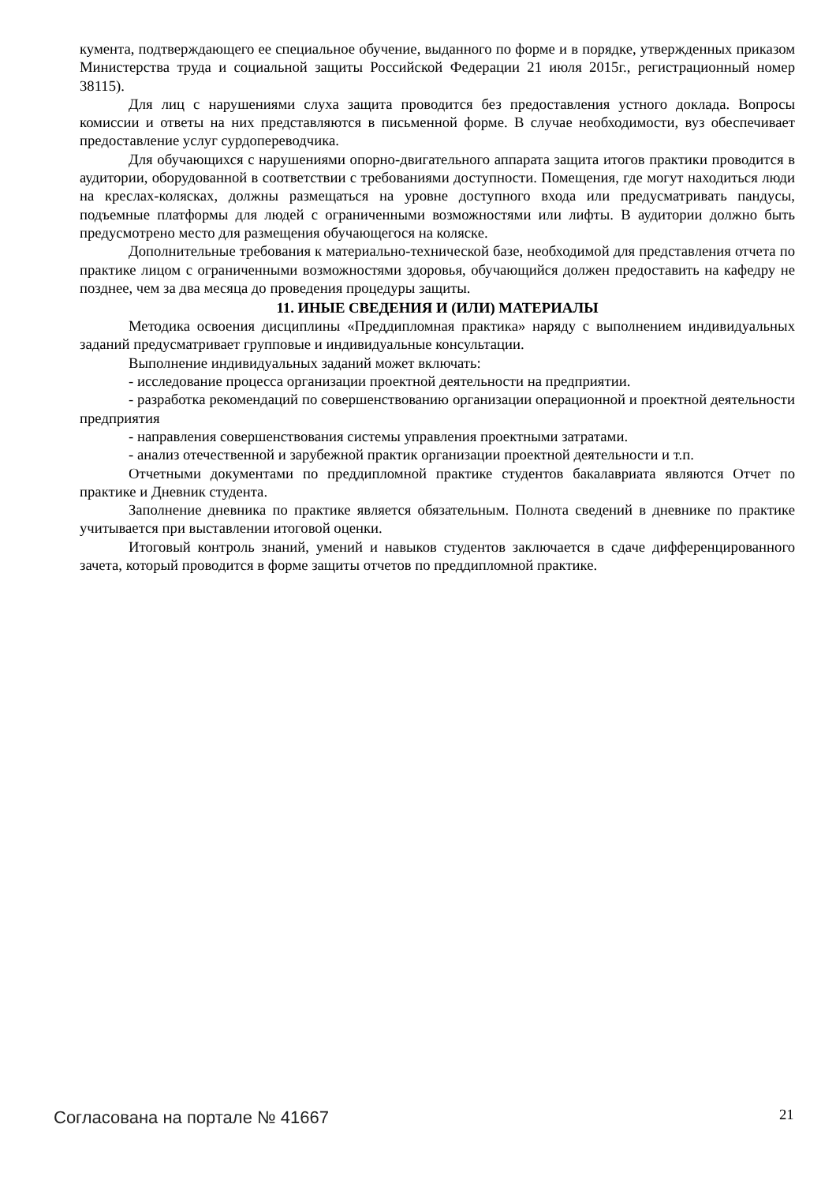кумента, подтверждающего ее специальное обучение, выданного по форме и в порядке, утвержденных приказом Министерства труда и социальной защиты Российской Федерации 21 июля 2015г., регистрационный номер 38115).
Для лиц с нарушениями слуха защита проводится без предоставления устного доклада. Вопросы комиссии и ответы на них представляются в письменной форме. В случае необходимости, вуз обеспечивает предоставление услуг сурдопереводчика.
Для обучающихся с нарушениями опорно-двигательного аппарата защита итогов практики проводится в аудитории, оборудованной в соответствии с требованиями доступности. Помещения, где могут находиться люди на креслах-колясках, должны размещаться на уровне доступного входа или предусматривать пандусы, подъемные платформы для людей с ограниченными возможностями или лифты. В аудитории должно быть предусмотрено место для размещения обучающегося на коляске.
Дополнительные требования к материально-технической базе, необходимой для представления отчета по практике лицом с ограниченными возможностями здоровья, обучающийся должен предоставить на кафедру не позднее, чем за два месяца до проведения процедуры защиты.
11. ИНЫЕ СВЕДЕНИЯ И (ИЛИ) МАТЕРИАЛЫ
Методика освоения дисциплины «Преддипломная практика» наряду с выполнением индивидуальных заданий предусматривает групповые и индивидуальные консультации.
Выполнение индивидуальных заданий может включать:
- исследование процесса организации проектной деятельности на предприятии.
- разработка рекомендаций по совершенствованию организации операционной и проектной деятельности предприятия
- направления совершенствования системы управления проектными затратами.
- анализ отечественной и зарубежной практик организации проектной деятельности и т.п.
Отчетными документами по преддипломной практике студентов бакалавриата являются Отчет по практике и Дневник студента.
Заполнение дневника по практике является обязательным. Полнота сведений в дневнике по практике учитывается при выставлении итоговой оценки.
Итоговый контроль знаний, умений и навыков студентов заключается в сдаче дифференцированного зачета, который проводится в форме защиты отчетов по преддипломной практике.
Согласована на портале № 41667 21